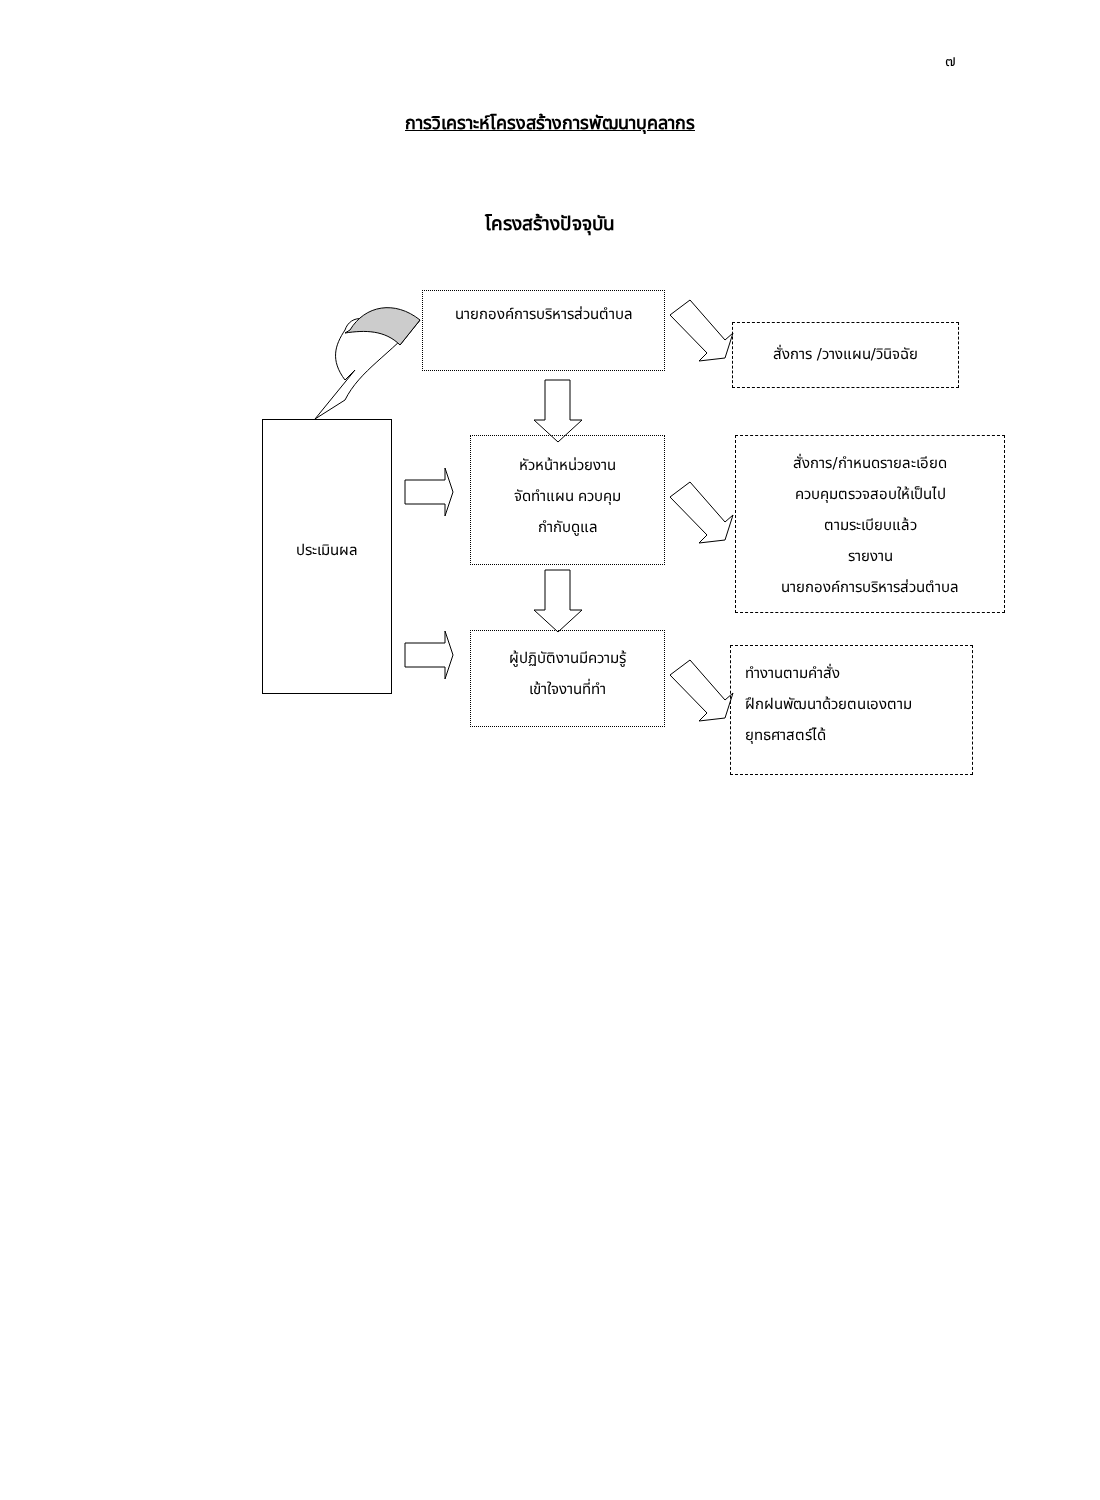๗
การวิเคราะห์โครงสร้างการพัฒนาบุคลากร
โครงสร้างปัจจุบัน
นายกองค์การบริหารส่วนตำบล
สั่งการ /วางแผน/วินิจฉัย
ประเมินผล
หัวหน้าหน่วยงาน
จัดทำแผน ควบคุม
กำกับดูแล
สั่งการ/กำหนดรายละเอียด
ควบคุมตรวจสอบให้เป็นไป
ตามระเบียบแล้ว
รายงาน
นายกองค์การบริหารส่วนตำบล
ผู้ปฏิบัติงานมีความรู้
เข้าใจงานที่ทำ
ทำงานตามคำสั่ง
ฝึกฝนพัฒนาด้วยตนเองตาม
ยุทธศาสตร์ได้